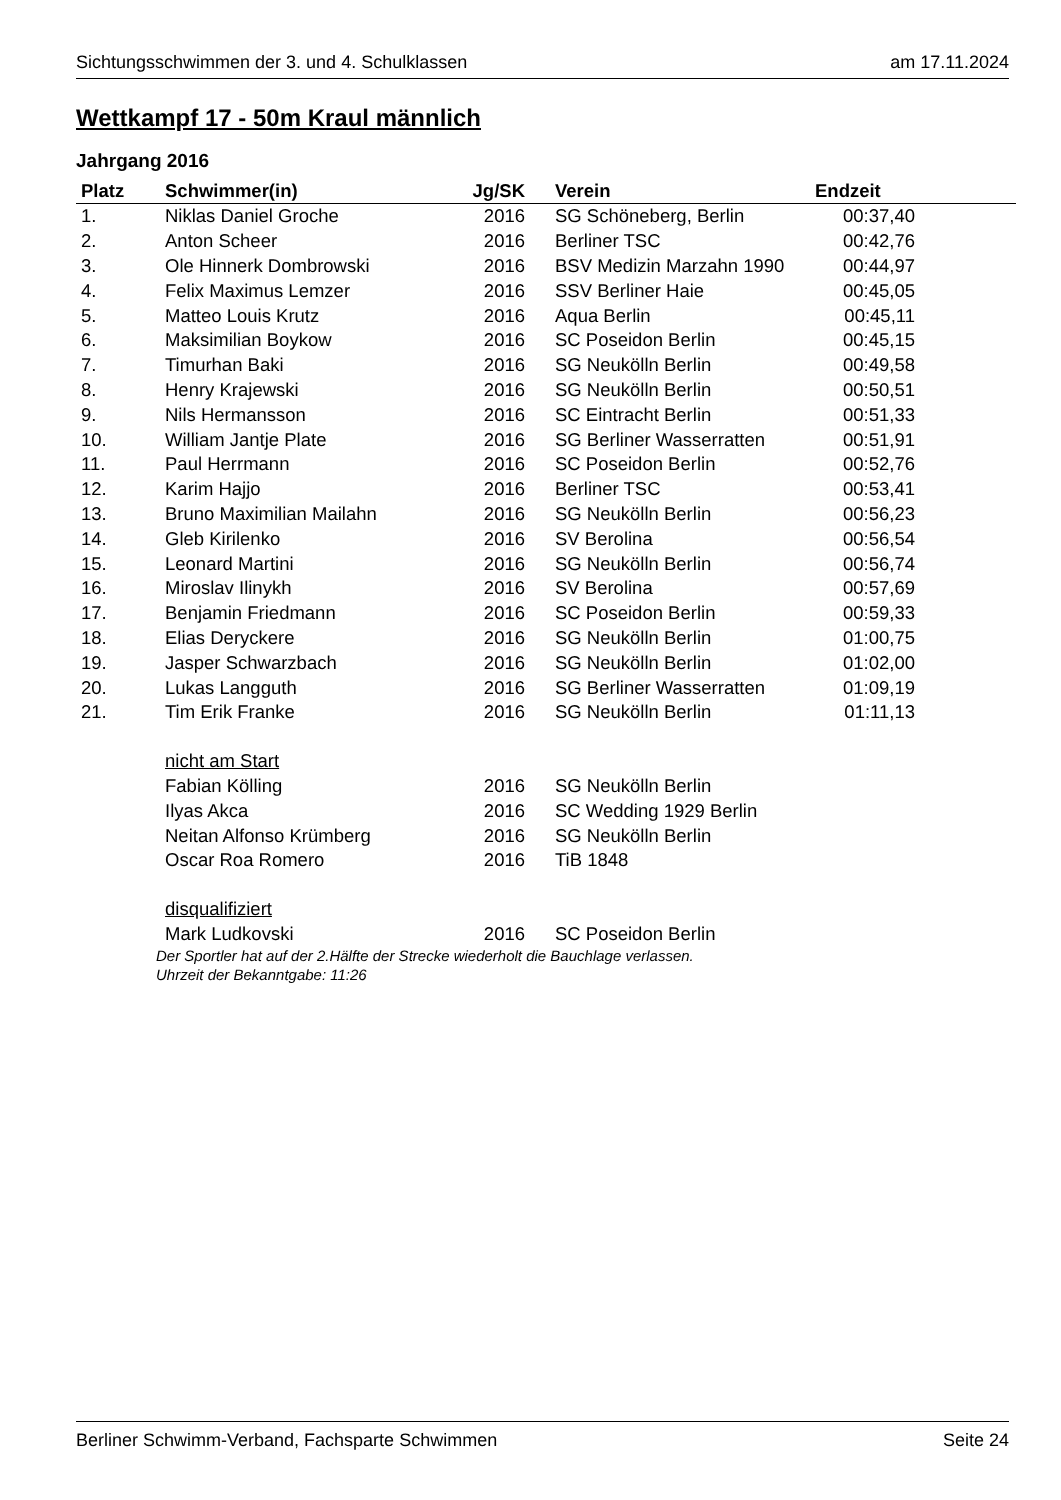Sichtungsschwimmen der 3. und 4. Schulklassen am 17.11.2024
Wettkampf 17 - 50m Kraul männlich
Jahrgang 2016
| Platz | Schwimmer(in) | Jg/SK | Verein | Endzeit | |
| --- | --- | --- | --- | --- | --- |
| 1. | Niklas Daniel Groche | 2016 | SG Schöneberg, Berlin | 00:37,40 | |
| 2. | Anton Scheer | 2016 | Berliner TSC | 00:42,76 | |
| 3. | Ole Hinnerk Dombrowski | 2016 | BSV Medizin Marzahn 1990 | 00:44,97 | |
| 4. | Felix Maximus Lemzer | 2016 | SSV Berliner Haie | 00:45,05 | |
| 5. | Matteo Louis Krutz | 2016 | Aqua Berlin | 00:45,11 | |
| 6. | Maksimilian Boykow | 2016 | SC Poseidon Berlin | 00:45,15 | |
| 7. | Timurhan Baki | 2016 | SG Neukölln Berlin | 00:49,58 | |
| 8. | Henry Krajewski | 2016 | SG Neukölln Berlin | 00:50,51 | |
| 9. | Nils Hermansson | 2016 | SC Eintracht Berlin | 00:51,33 | |
| 10. | William Jantje Plate | 2016 | SG Berliner Wasserratten | 00:51,91 | |
| 11. | Paul Herrmann | 2016 | SC Poseidon Berlin | 00:52,76 | |
| 12. | Karim Hajjo | 2016 | Berliner TSC | 00:53,41 | |
| 13. | Bruno Maximilian Mailahn | 2016 | SG Neukölln Berlin | 00:56,23 | |
| 14. | Gleb Kirilenko | 2016 | SV Berolina | 00:56,54 | |
| 15. | Leonard Martini | 2016 | SG Neukölln Berlin | 00:56,74 | |
| 16. | Miroslav Ilinykh | 2016 | SV Berolina | 00:57,69 | |
| 17. | Benjamin Friedmann | 2016 | SC Poseidon Berlin | 00:59,33 | |
| 18. | Elias Deryckere | 2016 | SG Neukölln Berlin | 01:00,75 | |
| 19. | Jasper Schwarzbach | 2016 | SG Neukölln Berlin | 01:02,00 | |
| 20. | Lukas Langguth | 2016 | SG Berliner Wasserratten | 01:09,19 | |
| 21. | Tim Erik Franke | 2016 | SG Neukölln Berlin | 01:11,13 | |
| | nicht am Start | | | | |
| | Fabian Kölling | 2016 | SG Neukölln Berlin | | |
| | Ilyas Akca | 2016 | SC Wedding 1929 Berlin | | |
| | Neitan Alfonso Krümberg | 2016 | SG Neukölln Berlin | | |
| | Oscar Roa Romero | 2016 | TiB 1848 | | |
| | disqualifiziert | | | | |
| | Mark Ludkovski | 2016 | SC Poseidon Berlin | | |
Der Sportler hat auf der 2.Hälfte der Strecke wiederholt die Bauchlage verlassen.
Uhrzeit der Bekanntgabe: 11:26
Berliner Schwimm-Verband, Fachsparte Schwimmen Seite 24